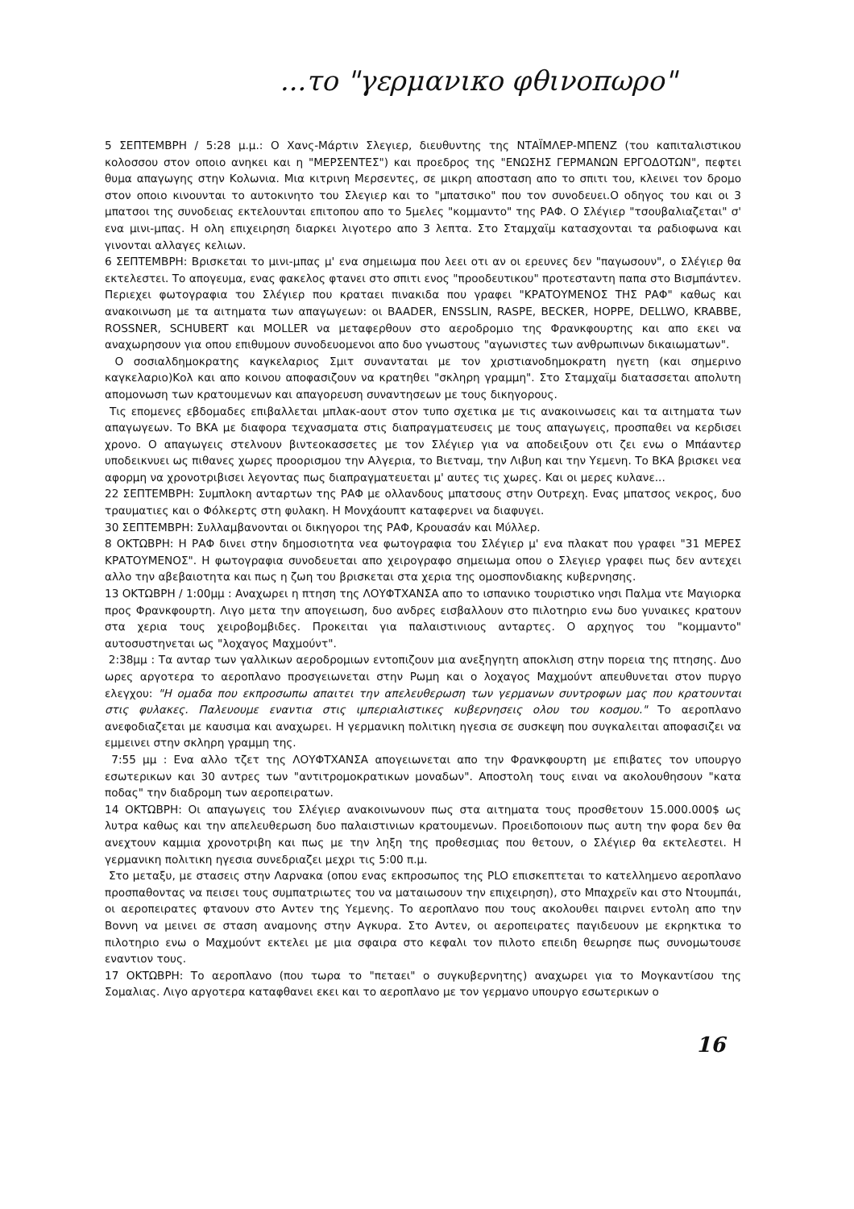...το "γερμανικο φθινοπωρο"
5 ΣΕΠΤΕΜΒΡΗ / 5:28 μ.μ.: Ο Χανς-Μάρτιν Σλεγιερ, διευθυντης της ΝΤΑΪΜΛΕΡ-ΜΠΕΝΖ (του καπιταλιστικου κολοσσου στον οποιο ανηκει και η "ΜΕΡΣΕΝΤΕΣ") και προεδρος της "ΕΝΩΣΗΣ ΓΕΡΜΑΝΩΝ ΕΡΓΟΔΟΤΩΝ", πεφτει θυμα απαγωγης στην Κολωνια. Μια κιτρινη Μερσεντες, σε μικρη αποσταση απο το σπιτι του, κλεινει τον δρομο στον οποιο κινουνται το αυτοκινητο του Σλεγιερ και το "μπατσικο" που τον συνοδευει.Ο οδηγος του και οι 3 μπατσοι της συνοδειας εκτελουνται επιτοπου απο το 5μελες "κομμαντο" της ΡΑΦ. Ο Σλέγιερ "τσουβαλιαζεται" σ' ενα μινι-μπας. Η ολη επιχειρηση διαρκει λιγοτερο απο 3 λεπτα. Στο Σταμχαϊμ κατασχονται τα ραδιοφωνα και γινονται αλλαγες κελιων.
6 ΣΕΠΤΕΜΒΡΗ: Βρισκεται το μινι-μπας μ' ενα σημειωμα που λεει οτι αν οι ερευνες δεν "παγωσουν", ο Σλέγιερ θα εκτελεστει. Το απογευμα, ενας φακελος φτανει στο σπιτι ενος "προοδευτικου" προτεσταντη παπα στο Βισμπάντεν. Περιεχει φωτογραφια του Σλέγιερ που κραταει πινακιδα που γραφει "ΚΡΑΤΟΥΜΕΝΟΣ ΤΗΣ ΡΑΦ" καθως και ανακοινωση με τα αιτηματα των απαγωγεων: οι BAADER, ENSSLIN, RASPE, BECKER, HOPPE, DELLWO, KRABBE, ROSSNER, SCHUBERT και MOLLER να μεταφερθουν στο αεροδρομιο της Φρανκφουρτης και απο εκει να αναχωρησουν για οπου επιθυμουν συνοδευομενοι απο δυο γνωστους "αγωνιστες των ανθρωπινων δικαιωματων".
Ο σοσιαλδημοκρατης καγκελαριος Σμιτ συνανταται με τον χριστιανοδημοκρατη ηγετη (και σημερινο καγκελαριο)Κολ και απο κοινου αποφασιζουν να κρατηθει "σκληρη γραμμη". Στο Σταμχαϊμ διατασσεται απολυτη απομονωση των κρατουμενων και απαγορευση συναντησεων με τους δικηγορους.
Τις επομενες εβδομαδες επιβαλλεται μπλακ-αουτ στον τυπο σχετικα με τις ανακοινωσεις και τα αιτηματα των απαγωγεων. Το ΒΚΑ με διαφορα τεχνασματα στις διαπραγματευσεις με τους απαγωγεις, προσπαθει να κερδισει χρονο. Ο απαγωγεις στελνουν βιντεοκασσετες με τον Σλέγιερ για να αποδειξουν οτι ζει ενω ο Μπάαντερ υποδεικνυει ως πιθανες χωρες προορισμου την Αλγερια, το Βιετναμ, την Λιβυη και την Υεμενη. Το ΒΚΑ βρισκει νεα αφορμη να χρονοτριβισει λεγοντας πως διαπραγματευεται μ' αυτες τις χωρες. Και οι μερες κυλανε...
22 ΣΕΠΤΕΜΒΡΗ: Συμπλοκη ανταρτων της ΡΑΦ με ολλανδους μπατσους στην Ουτρεχη. Ενας μπατσος νεκρος, δυο τραυματιες και ο Φόλκερτς στη φυλακη. Η Μονχάουπτ καταφερνει να διαφυγει.
30 ΣΕΠΤΕΜΒΡΗ: Συλλαμβανονται οι δικηγοροι της ΡΑΦ, Κρουασάν και Μύλλερ.
8 ΟΚΤΩΒΡΗ: Η ΡΑΦ δινει στην δημοσιοτητα νεα φωτογραφια του Σλέγιερ μ' ενα πλακατ που γραφει "31 ΜΕΡΕΣ ΚΡΑΤΟΥΜΕΝΟΣ". Η φωτογραφια συνοδευεται απο χειρογραφο σημειωμα οπου ο Σλεγιερ γραφει πως δεν αντεχει αλλο την αβεβαιοτητα και πως η ζωη του βρισκεται στα χερια της ομοσπονδιακης κυβερνησης.
13 ΟΚΤΩΒΡΗ / 1:00μμ : Αναχωρει η πτηση της ΛΟΥΦΤΧΑΝΣΑ απο το ισπανικο τουριστικο νησι Παλμα ντε Μαγιορκα προς Φρανκφουρτη. Λιγο μετα την απογειωση, δυο ανδρες εισβαλλουν στο πιλοτηριο ενω δυο γυναικες κρατουν στα χερια τους χειροβομβιδες. Προκειται για παλαιστινιους ανταρτες. Ο αρχηγος του "κομμαντο" αυτοσυστηνεται ως "λοχαγος Μαχμούντ".
2:38μμ : Τα ανταρ των γαλλικων αεροδρομιων εντοπιζουν μια ανεξηγητη αποκλιση στην πορεια της πτησης. Δυο ωρες αργοτερα το αεροπλανο προσγειωνεται στην Ρωμη και ο λοχαγος Μαχμούντ απευθυνεται στον πυργο ελεγχου: "Η ομαδα που εκπροσωπω απαιτει την απελευθερωση των γερμανων συντροφων μας που κρατουνται στις φυλακες. Παλευουμε εναντια στις ιμπεριαλιστικες κυβερνησεις ολου του κοσμου." Το αεροπλανο ανεφοδιαζεται με καυσιμα και αναχωρει. Η γερμανικη πολιτικη ηγεσια σε συσκεψη που συγκαλειται αποφασιζει να εμμεινει στην σκληρη γραμμη της.
7:55 μμ : Ενα αλλο τζετ της ΛΟΥΦΤΧΑΝΣΑ απογειωνεται απο την Φρανκφουρτη με επιβατες τον υπουργο εσωτερικων και 30 αντρες των "αντιτρομοκρατικων μοναδων". Αποστολη τους ειναι να ακολουθησουν "κατα ποδας" την διαδρομη των αεροπειρατων.
14 ΟΚΤΩΒΡΗ: Οι απαγωγεις του Σλέγιερ ανακοινωνουν πως στα αιτηματα τους προσθετουν 15.000.000$ ως λυτρα καθως και την απελευθερωση δυο παλαιστινιων κρατουμενων. Προειδοποιουν πως αυτη την φορα δεν θα ανεχτουν καμμια χρονοτριβη και πως με την ληξη της προθεσμιας που θετουν, ο Σλέγιερ θα εκτελεστει. Η γερμανικη πολιτικη ηγεσια συνεδριαζει μεχρι τις 5:00 π.μ.
Στο μεταξυ, με στασεις στην Λαρνακα (οπου ενας εκπροσωπος της PLO επισκεπτεται το κατελλημενο αεροπλανο προσπαθοντας να πεισει τους συμπατριωτες του να ματαιωσουν την επιχειρηση), στο Μπαχρεϊν και στο Ντουμπάι, οι αεροπειρατες φτανουν στο Αντεν της Υεμενης. Το αεροπλανο που τους ακολουθει παιρνει εντολη απο την Βοννη να μεινει σε σταση αναμονης στην Αγκυρα. Στο Αντεν, οι αεροπειρατες παγιδευουν με εκρηκτικα το πιλοτηριο ενω ο Μαχμούντ εκτελει με μια σφαιρα στο κεφαλι τον πιλοτο επειδη θεωρησε πως συνομωτουσε εναντιον τους.
17 ΟΚΤΩΒΡΗ: Το αεροπλανο (που τωρα το "πεταει" ο συγκυβερνητης) αναχωρει για το Μογκαντίσου της Σομαλιας. Λιγο αργοτερα καταφθανει εκει και το αεροπλανο με τον γερμανο υπουργο εσωτερικων ο
16